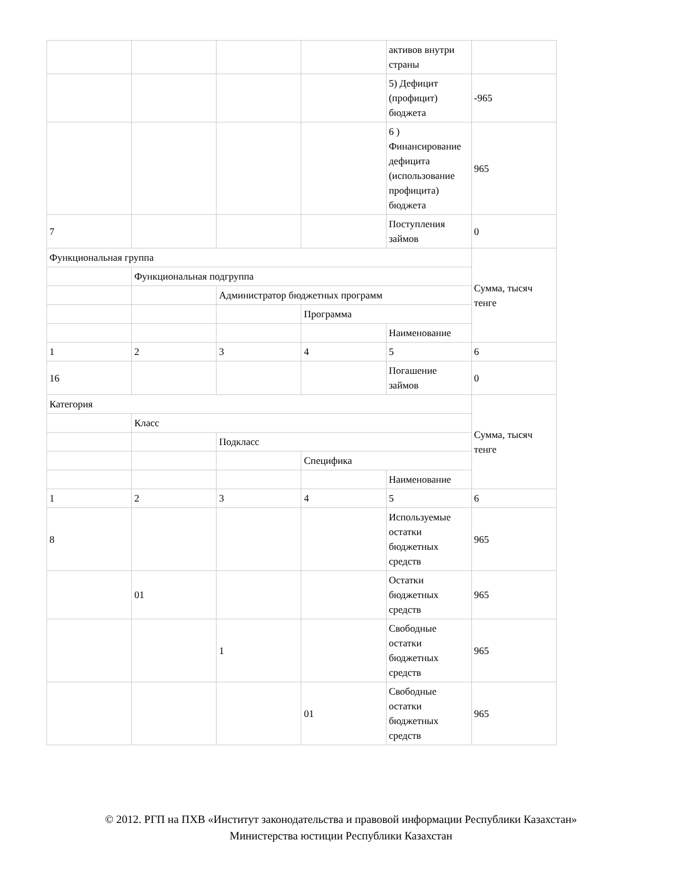| | | | | активов внутри страны | |
| | | | | 5) Дефицит (профицит) бюджета | -965 |
| | | | | 6 ) Финансирование дефицита (использование профицита) бюджета | 965 |
| 7 | | | | Поступления займов | 0 |
| Функциональная группа | | | | | Сумма, тысяч тенге |
| | Функциональная подгруппа | | | | |
| | | Администратор бюджетных программ | | | |
| | | | Программа | | |
| | | | | Наименование | |
| 1 | 2 | 3 | 4 | 5 | 6 |
| 16 | | | | Погашение займов | 0 |
| Категория | | | | | Сумма, тысяч тенге |
| | Класс | | | | |
| | | Подкласс | | | |
| | | | Специфика | | |
| | | | | Наименование | |
| 1 | 2 | 3 | 4 | 5 | 6 |
| 8 | | | | Используемые остатки бюджетных средств | 965 |
| | 01 | | | Остатки бюджетных средств | 965 |
| | | 1 | | Свободные остатки бюджетных средств | 965 |
| | | | 01 | Свободные остатки бюджетных средств | 965 |
© 2012. РГП на ПХВ «Институт законодательства и правовой информации Республики Казахстан»
Министерства юстиции Республики Казахстан